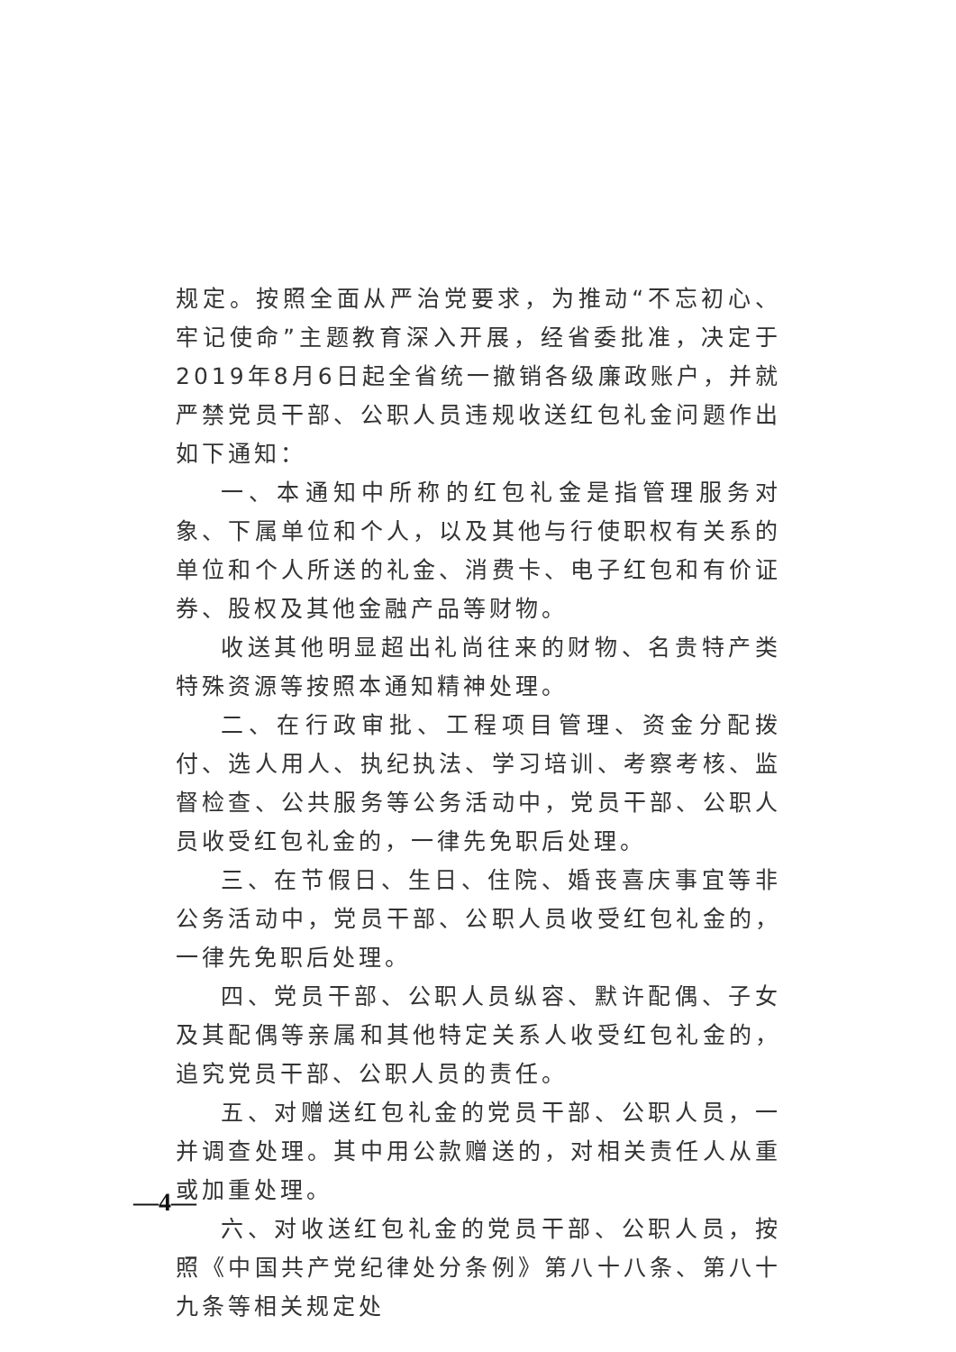规定。按照全面从严治党要求，为推动“不忘初心、牢记使命”主题教育深入开展，经省委批准，决定于2019年8月6日起全省统一撤销各级廉政账户，并就严禁党员干部、公职人员违规收送红包礼金问题作出如下通知：
一、本通知中所称的红包礼金是指管理服务对象、下属单位和个人，以及其他与行使职权有关系的单位和个人所送的礼金、消费卡、电子红包和有价证券、股权及其他金融产品等财物。
收送其他明显超出礼尚往来的财物、名贵特产类特殊资源等按照本通知精神处理。
二、在行政审批、工程项目管理、资金分配拨付、选人用人、执纪执法、学习培训、考察考核、监督检查、公共服务等公务活动中，党员干部、公职人员收受红包礼金的，一律先免职后处理。
三、在节假日、生日、住院、婚丧喜庆事宜等非公务活动中，党员干部、公职人员收受红包礼金的，一律先免职后处理。
四、党员干部、公职人员纵容、默许配偶、子女及其配偶等亲属和其他特定关系人收受红包礼金的，追究党员干部、公职人员的责任。
五、对赠送红包礼金的党员干部、公职人员，一并调查处理。其中用公款赠送的，对相关责任人从重或加重处理。
六、对收送红包礼金的党员干部、公职人员，按照《中国共产党纪律处分条例》第八十八条、第八十九条等相关规定处
—4—